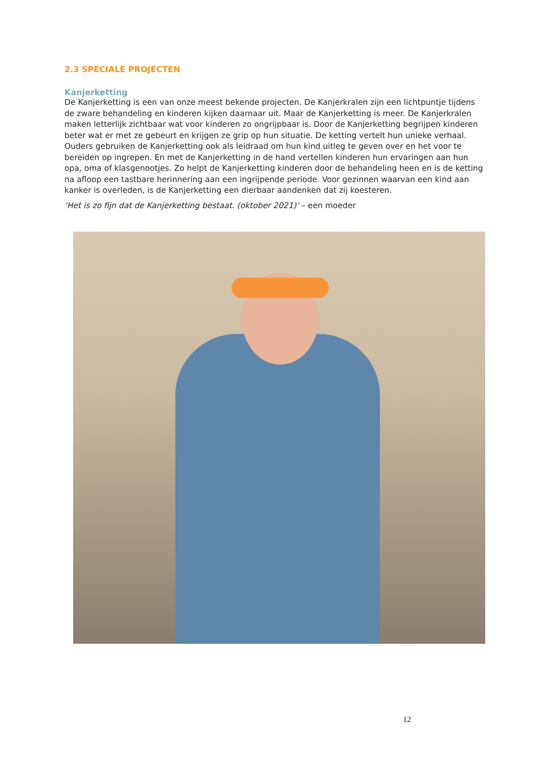2.3 SPECIALE PROJECTEN
Kanjerketting
De Kanjerketting is een van onze meest bekende projecten. De Kanjerkralen zijn een lichtpuntje tijdens de zware behandeling en kinderen kijken daarnaar uit. Maar de Kanjerketting is meer. De Kanjerkralen maken letterlijk zichtbaar wat voor kinderen zo ongrijpbaar is. Door de Kanjerketting begrijpen kinderen beter wat er met ze gebeurt en krijgen ze grip op hun situatie. De ketting vertelt hun unieke verhaal. Ouders gebruiken de Kanjerketting ook als leidraad om hun kind uitleg te geven over en het voor te bereiden op ingrepen. En met de Kanjerketting in de hand vertellen kinderen hun ervaringen aan hun opa, oma of klasgenootjes. Zo helpt de Kanjerketting kinderen door de behandeling heen en is de ketting na afloop een tastbare herinnering aan een ingrijpende periode. Voor gezinnen waarvan een kind aan kanker is overleden, is de Kanjerketting een dierbaar aandenken dat zij koesteren.
‘Het is zo fijn dat de Kanjerketting bestaat. (oktober 2021)’ – een moeder
12